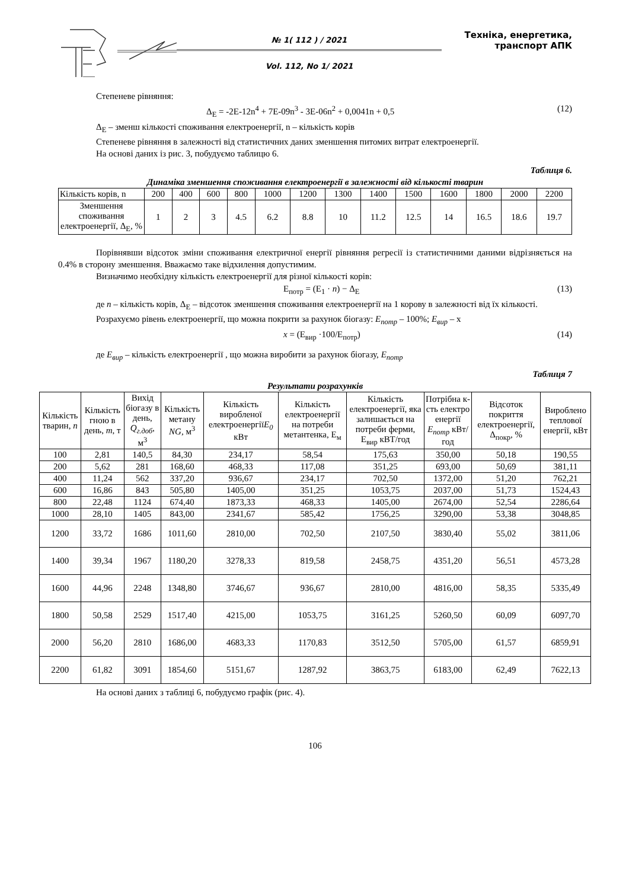№ 1( 112 ) / 2021
Vol. 112, No 1/ 2021
Техніка, енергетика,
транспорт АПК
Степеневе рівняння:
Δ<sub>E</sub> = -2E-12n<sup>4</sup> + 7E-09n<sup>3</sup> - 3E-06n<sup>2</sup> + 0,0041n + 0,5 (12)
Δ<sub>E</sub> – зменш кількості споживання електроенергії, n – кількість корів
Степеневе рівняння в залежності від статистичних даних зменшення питомих витрат електроенергії.
На основі даних із рис. 3, побудуємо таблицю 6.
Таблиця 6.
Динаміка зменшення споживання електроенергії в залежності від кількості тварин
| Кількість корів, n | 200 | 400 | 600 | 800 | 1000 | 1200 | 1300 | 1400 | 1500 | 1600 | 1800 | 2000 | 2200 |
| --- | --- | --- | --- | --- | --- | --- | --- | --- | --- | --- | --- | --- | --- |
| Зменшення споживання електроенергії, Δ<sub>E</sub>, % | 1 | 2 | 3 | 4.5 | 6.2 | 8.8 | 10 | 11.2 | 12.5 | 14 | 16.5 | 18.6 | 19.7 |
Порівнявши відсоток зміни споживання електричної енергії рівняння регресії із статистичними даними відрізняється на 0.4% в сторону зменшення. Вважаємо таке відхилення допустимим.
Визначимо необхідну кількість електроенергії для різної кількості корів:
E<sub>потр</sub> = (E<sub>1</sub> · n) − Δ<sub>E</sub> (13)
де n – кількість корів, Δ<sub>E</sub> – відсоток зменшення споживання електроенергії на 1 корову в залежності від їх кількості.
Розрахуємо рівень електроенергії, що можна покрити за рахунок біогазу: E<sub>потр</sub> – 100%; E<sub>вир</sub> – x
x = (E<sub>вир</sub> ·100/E<sub>потр</sub>) (14)
де E<sub>вир</sub> – кількість електроенергії , що можна виробити за рахунок біогазу, E<sub>потр</sub>
Таблиця 7
Результати розрахунків
| Кількість тварин, n | Кількість гною в день, m , т | Вихід біогазу в день, Q<sub>г.доб</sub> , м<sup>3</sup> | Кількість метану NG, м<sup>3</sup> | Кількість виробленої електроенергії E<sub>0</sub> кВт | Кількість електроенергії на потреби метантенка, E<sub>м</sub> | Кількість електроенергії, яка залишається на потреби ферми, E<sub>вир</sub> кВТ/год | Потрібна к-сть електро енергії E<sub>потр</sub> кВт/год | Відсоток покриття електроенергії, Δ<sub>покр</sub>, % | Вироблено теплової енергії, кВт |
| --- | --- | --- | --- | --- | --- | --- | --- | --- | --- |
| 100 | 2,81 | 140,5 | 84,30 | 234,17 | 58,54 | 175,63 | 350,00 | 50,18 | 190,55 |
| 200 | 5,62 | 281 | 168,60 | 468,33 | 117,08 | 351,25 | 693,00 | 50,69 | 381,11 |
| 400 | 11,24 | 562 | 337,20 | 936,67 | 234,17 | 702,50 | 1372,00 | 51,20 | 762,21 |
| 600 | 16,86 | 843 | 505,80 | 1405,00 | 351,25 | 1053,75 | 2037,00 | 51,73 | 1524,43 |
| 800 | 22,48 | 1124 | 674,40 | 1873,33 | 468,33 | 1405,00 | 2674,00 | 52,54 | 2286,64 |
| 1000 | 28,10 | 1405 | 843,00 | 2341,67 | 585,42 | 1756,25 | 3290,00 | 53,38 | 3048,85 |
| 1200 | 33,72 | 1686 | 1011,60 | 2810,00 | 702,50 | 2107,50 | 3830,40 | 55,02 | 3811,06 |
| 1400 | 39,34 | 1967 | 1180,20 | 3278,33 | 819,58 | 2458,75 | 4351,20 | 56,51 | 4573,28 |
| 1600 | 44,96 | 2248 | 1348,80 | 3746,67 | 936,67 | 2810,00 | 4816,00 | 58,35 | 5335,49 |
| 1800 | 50,58 | 2529 | 1517,40 | 4215,00 | 1053,75 | 3161,25 | 5260,50 | 60,09 | 6097,70 |
| 2000 | 56,20 | 2810 | 1686,00 | 4683,33 | 1170,83 | 3512,50 | 5705,00 | 61,57 | 6859,91 |
| 2200 | 61,82 | 3091 | 1854,60 | 5151,67 | 1287,92 | 3863,75 | 6183,00 | 62,49 | 7622,13 |
На основі даних з таблиці 6, побудуємо графік (рис. 4).
106